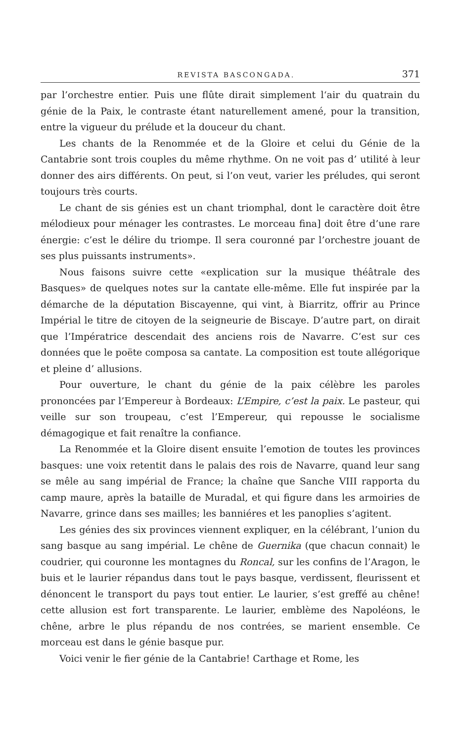REVISTA BASCONGADA. 371
par l’orchestre entier. Puis une flûte dirait simplement l‘air du quatrain du génie de la Paix, le contraste étant naturellement amené, pour la transition, entre la vigueur du prélude et la douceur du chant.
Les chants de la Renommée et de la Gloire et celui du Génie de la Cantabrie sont trois couples du même rhythme. On ne voit pas d’ utilité à leur donner des airs différents. On peut, si l’on veut, varier les préludes, qui seront toujours très courts.
Le chant de sis génies est un chant triomphal, dont le caractère doit être mélodieux pour ménager les contrastes. Le morceau fina] doit être d’une rare énergie: c’est le délire du triompe. Il sera couronné par l’orchestre jouant de ses plus puissants instruments».
Nous faisons suivre cette «explication sur la musique théâtrale des Basques» de quelques notes sur la cantate elle-même. Elle fut inspirée par la démarche de la députation Biscayenne, qui vint, à Biarritz, offrir au Prince Impérial le titre de citoyen de la seigneurie de Biscaye. D’autre part, on dirait que l’Impératrice descendait des anciens rois de Navarre. C’est sur ces données que le poëte composa sa cantate. La composition est toute allégorique et pleine d’ allusions.
Pour ouverture, le chant du génie de la paix célèbre les paroles prononcées par l’Empereur à Bordeaux: L’Empire, c’est la paix. Le pasteur, qui veille sur son troupeau, c’est l’Empereur, qui repousse le socialisme démagogique et fait renaître la confiance.
La Renommée et la Gloire disent ensuite l’emotion de toutes les provinces basques: une voix retentit dans le palais des rois de Navarre, quand leur sang se mêle au sang impérial de France; la chaîne que Sanche VIII rapporta du camp maure, après la bataille de Muradal, et qui figure dans les armoiries de Navarre, grince dans ses mailles; les banniéres et les panoplies s’agitent.
Les génies des six provinces viennent expliquer, en la célébrant, l’union du sang basque au sang impérial. Le chêne de Guernika (que chacun connait) le coudrier, qui couronne les montagnes du Roncal, sur les confins de l’Aragon, le buis et le laurier répandus dans tout le pays basque, verdissent, fleurissent et dénoncent le transport du pays tout entier. Le laurier, s’est greffé au chêne! cette allusion est fort transparente. Le laurier, emblème des Napoléons, le chêne, arbre le plus répandu de nos contrées, se marient ensemble. Ce morceau est dans le génie basque pur.
Voici venir le fier génie de la Cantabrie! Carthage et Rome, les